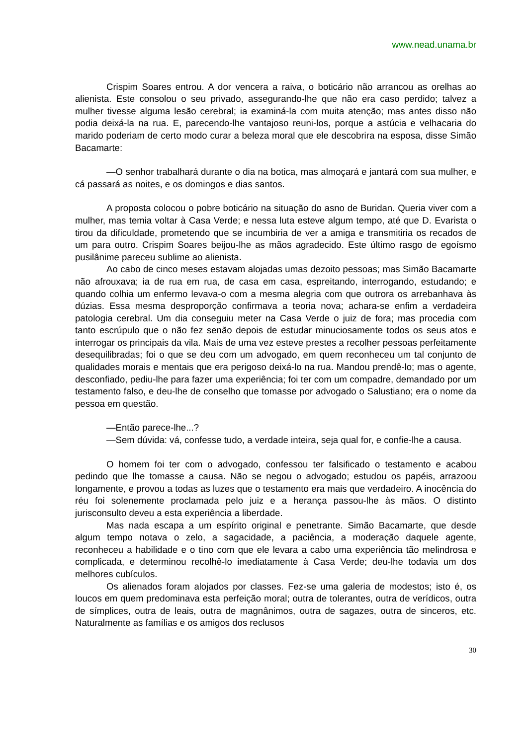www.nead.unama.br
Crispim Soares entrou. A dor vencera a raiva, o boticário não arrancou as orelhas ao alienista. Este consolou o seu privado, assegurando-lhe que não era caso perdido; talvez a mulher tivesse alguma lesão cerebral; ia examiná-la com muita atenção; mas antes disso não podia deixá-la na rua. E, parecendo-lhe vantajoso reuni-los, porque a astúcia e velhacaria do marido poderiam de certo modo curar a beleza moral que ele descobrira na esposa, disse Simão Bacamarte:
—O senhor trabalhará durante o dia na botica, mas almoçará e jantará com sua mulher, e cá passará as noites, e os domingos e dias santos.
A proposta colocou o pobre boticário na situação do asno de Buridan. Queria viver com a mulher, mas temia voltar à Casa Verde; e nessa luta esteve algum tempo, até que D. Evarista o tirou da dificuldade, prometendo que se incumbiria de ver a amiga e transmitiria os recados de um para outro. Crispim Soares beijou-lhe as mãos agradecido. Este último rasgo de egoísmo pusilânime pareceu sublime ao alienista.
Ao cabo de cinco meses estavam alojadas umas dezoito pessoas; mas Simão Bacamarte não afrouxava; ia de rua em rua, de casa em casa, espreitando, interrogando, estudando; e quando colhia um enfermo levava-o com a mesma alegria com que outrora os arrebanhava às dúzias. Essa mesma desproporção confirmava a teoria nova; achara-se enfim a verdadeira patologia cerebral. Um dia conseguiu meter na Casa Verde o juiz de fora; mas procedia com tanto escrúpulo que o não fez senão depois de estudar minuciosamente todos os seus atos e interrogar os principais da vila. Mais de uma vez esteve prestes a recolher pessoas perfeitamente desequilibradas; foi o que se deu com um advogado, em quem reconheceu um tal conjunto de qualidades morais e mentais que era perigoso deixá-lo na rua. Mandou prendê-lo; mas o agente, desconfiado, pediu-lhe para fazer uma experiência; foi ter com um compadre, demandado por um testamento falso, e deu-lhe de conselho que tomasse por advogado o Salustiano; era o nome da pessoa em questão.
—Então parece-lhe...?
—Sem dúvida: vá, confesse tudo, a verdade inteira, seja qual for, e confie-lhe a causa.
O homem foi ter com o advogado, confessou ter falsificado o testamento e acabou pedindo que lhe tomasse a causa. Não se negou o advogado; estudou os papéis, arrazoou longamente, e provou a todas as luzes que o testamento era mais que verdadeiro. A inocência do réu foi solenemente proclamada pelo juiz e a herança passou-lhe às mãos. O distinto jurisconsulto deveu a esta experiência a liberdade.
Mas nada escapa a um espírito original e penetrante. Simão Bacamarte, que desde algum tempo notava o zelo, a sagacidade, a paciência, a moderação daquele agente, reconheceu a habilidade e o tino com que ele levara a cabo uma experiência tão melindrosa e complicada, e determinou recolhê-lo imediatamente à Casa Verde; deu-lhe todavia um dos melhores cubículos.
Os alienados foram alojados por classes. Fez-se uma galeria de modestos; isto é, os loucos em quem predominava esta perfeição moral; outra de tolerantes, outra de verídicos, outra de símplices, outra de leais, outra de magnânimos, outra de sagazes, outra de sinceros, etc. Naturalmente as famílias e os amigos dos reclusos
30